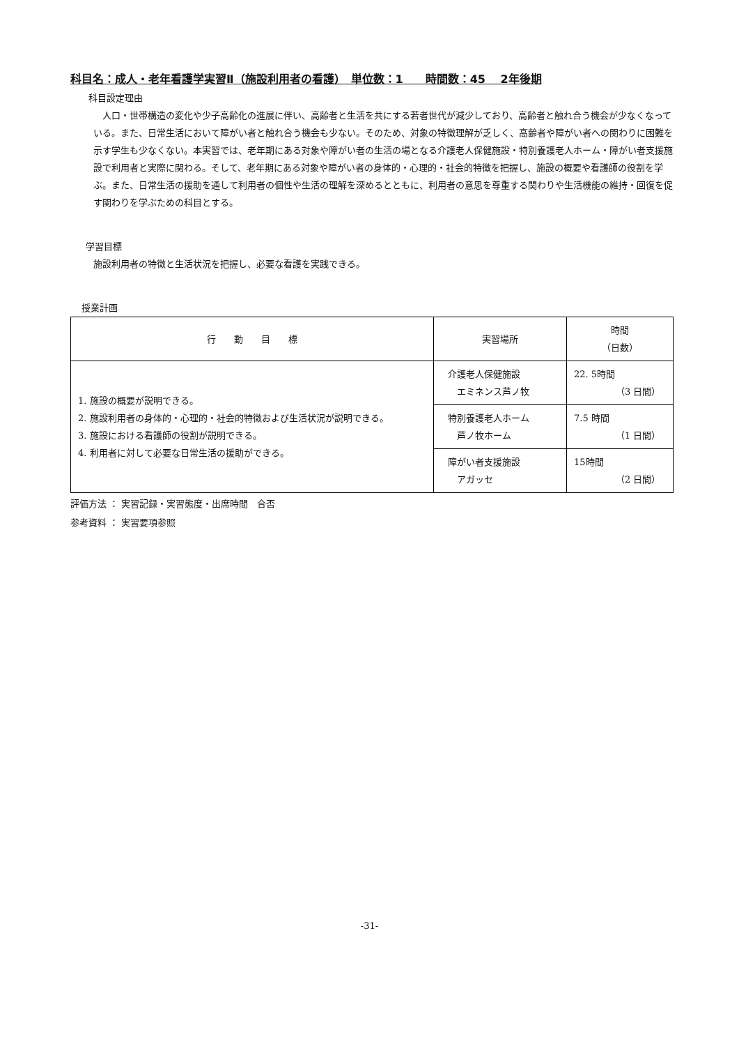科目名：成人・老年看護学実習Ⅱ（施設利用者の看護）　単位数：1　　時間数：45　 2年後期
科目設定理由
人口・世帯構造の変化や少子高齢化の進展に伴い、高齢者と生活を共にする若者世代が減少しており、高齢者と触れ合う機会が少なくなっている。また、日常生活において障がい者と触れ合う機会も少ない。そのため、対象の特徴理解が乏しく、高齢者や障がい者への関わりに困難を示す学生も少なくない。本実習では、老年期にある対象や障がい者の生活の場となる介護老人保健施設・特別養護老人ホーム・障がい者支援施設で利用者と実際に関わる。そして、老年期にある対象や障がい者の身体的・心理的・社会的特徴を把握し、施設の概要や看護師の役割を学ぶ。また、日常生活の援助を通して利用者の個性や生活の理解を深めるとともに、利用者の意思を尊重する関わりや生活機能の維持・回復を促す関わりを学ぶための科目とする。
学習目標
施設利用者の特徴と生活状況を把握し、必要な看護を実践できる。
授業計画
| 行 動 目 標 | 実習場所 | 時間 （日数） |
| --- | --- | --- |
| 1. 施設の概要が説明できる。 2. 施設利用者の身体的・心理的・社会的特徴および生活状況が説明できる。 3. 施設における看護師の役割が説明できる。 4. 利用者に対して必要な日常生活の援助ができる。 | 介護老人保健施設 エミネンス芦ノ牧 | 22. 5時間 （3 日間） |
| | 特別養護老人ホーム 芦ノ牧ホーム | 7.5 時間 （1 日間） |
| | 障がい者支援施設 アガッセ | 15時間 （2 日間） |
評価方法 ： 実習記録・実習態度・出席時間　合否
参考資料 ： 実習要項参照
-31-